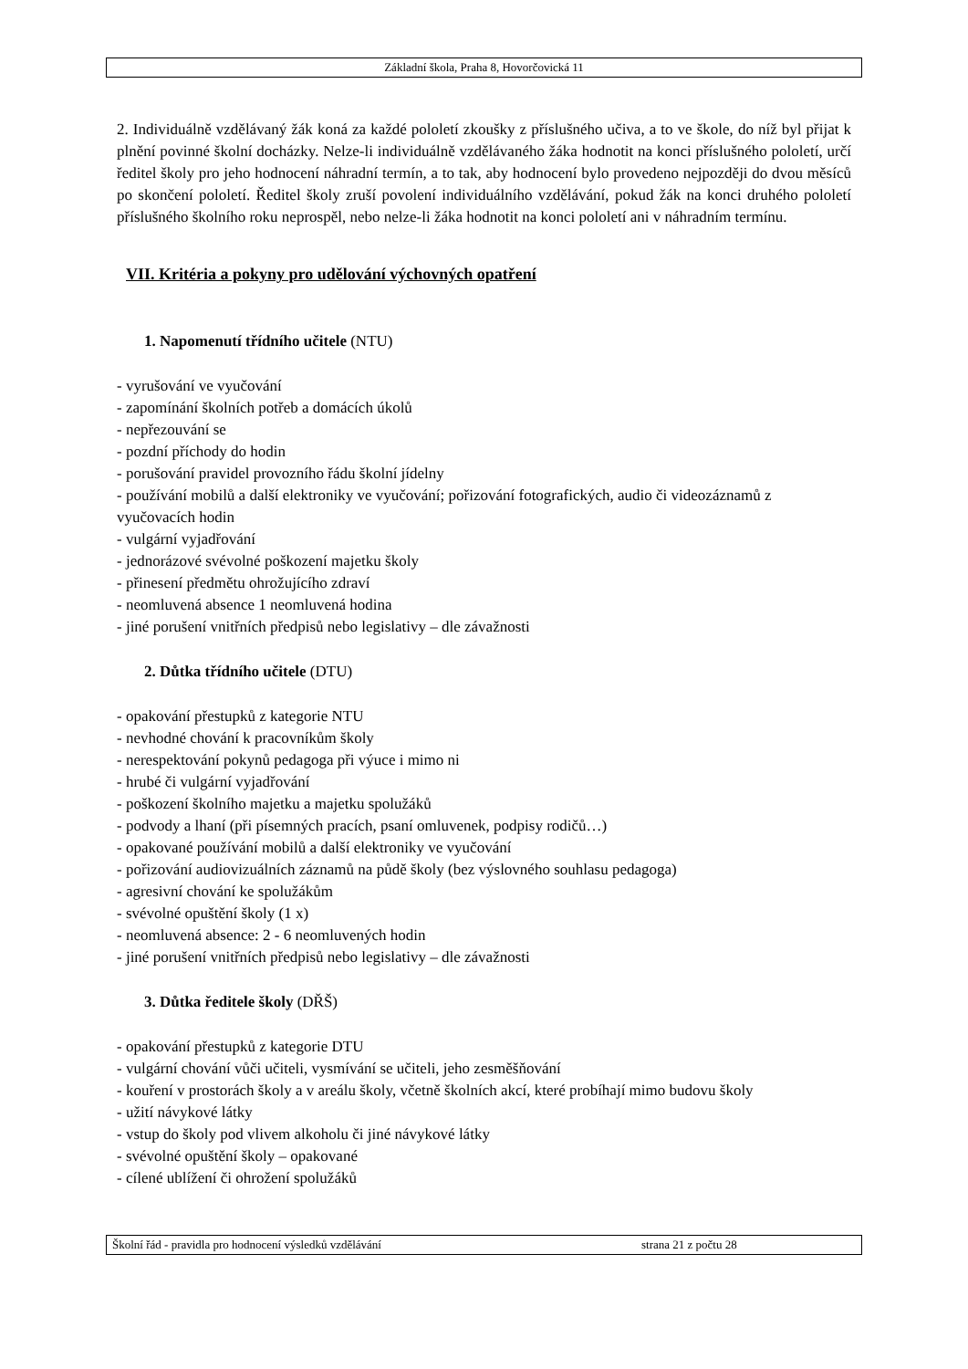Základní škola, Praha 8, Hovorčovická 11
2. Individuálně vzdělávaný žák koná za každé pololetí zkoušky z příslušného učiva, a to ve škole, do níž byl přijat k plnění povinné školní docházky. Nelze-li individuálně vzdělávaného žáka hodnotit na konci příslušného pololetí, určí ředitel školy pro jeho hodnocení náhradní termín, a to tak, aby hodnocení bylo provedeno nejpozději do dvou měsíců po skončení pololetí. Ředitel školy zruší povolení individuálního vzdělávání, pokud žák na konci druhého pololetí příslušného školního roku neprospěl, nebo nelze-li žáka hodnotit na konci pololetí ani v náhradním termínu.
VII. Kritéria a pokyny pro udělování výchovných opatření
1. Napomenutí třídního učitele (NTU)
- vyrušování ve vyučování
- zapomínání školních potřeb a domácích úkolů
- nepřezouvání se
- pozdní příchody do hodin
- porušování pravidel provozního řádu školní jídelny
- používání mobilů a další elektroniky ve vyučování; pořizování fotografických, audio či videozáznamů z vyučovacích hodin
- vulgární vyjadřování
- jednorázové svévolné poškození majetku školy
- přinesení předmětu ohrožujícího zdraví
- neomluvená absence 1 neomluvená hodina
- jiné porušení vnitřních předpisů nebo legislativy – dle závažnosti
2. Důtka třídního učitele (DTU)
- opakování přestupků z kategorie NTU
- nevhodné chování k pracovníkům školy
- nerespektování pokynů pedagoga při výuce i mimo ni
- hrubé či vulgární vyjadřování
- poškození školního majetku a majetku spolužáků
- podvody a lhaní (při písemných pracích, psaní omluvenek, podpisy rodičů…)
- opakované používání mobilů a další elektroniky ve vyučování
- pořizování audiovizuálních záznamů na půdě školy (bez výslovného souhlasu pedagoga)
- agresivní chování ke spolužákům
- svévolné opuštění školy (1 x)
- neomluvená absence: 2 - 6 neomluvených hodin
- jiné porušení vnitřních předpisů nebo legislativy – dle závažnosti
3. Důtka ředitele školy (DŘŠ)
- opakování přestupků z kategorie DTU
- vulgární chování vůči učiteli, vysmívání se učiteli, jeho zesměšňování
- kouření v prostorách školy a v areálu školy, včetně školních akcí, které probíhají mimo budovu školy
- užití návykové látky
- vstup do školy pod vlivem alkoholu či jiné návykové látky
- svévolné opuštění školy – opakované
- cílené ublížení či ohrožení spolužáků
Školní řád - pravidla pro hodnocení výsledků vzdělávání strana 21 z počtu 28